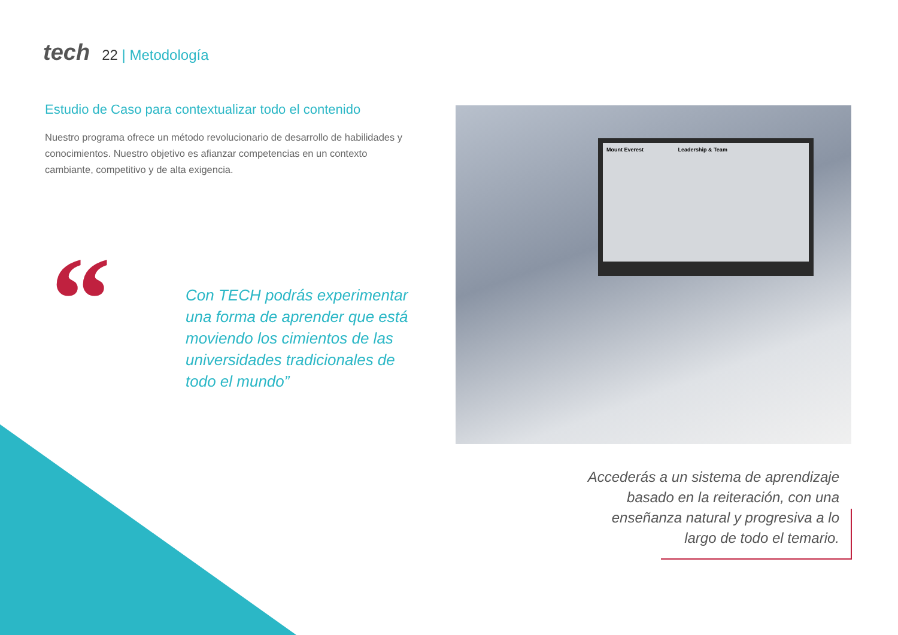tech
22 | Metodología
Estudio de Caso para contextualizar todo el contenido
Nuestro programa ofrece un método revolucionario de desarrollo de habilidades y conocimientos. Nuestro objetivo es afianzar competencias en un contexto cambiante, competitivo y de alta exigencia.
“
Con TECH podrás experimentar una forma de aprender que está moviendo los cimientos de las universidades tradicionales de todo el mundo”
Mount Everest Leadership & Team
Accederás a un sistema de aprendizaje basado en la reiteración, con una enseñanza natural y progresiva a lo largo de todo el temario.